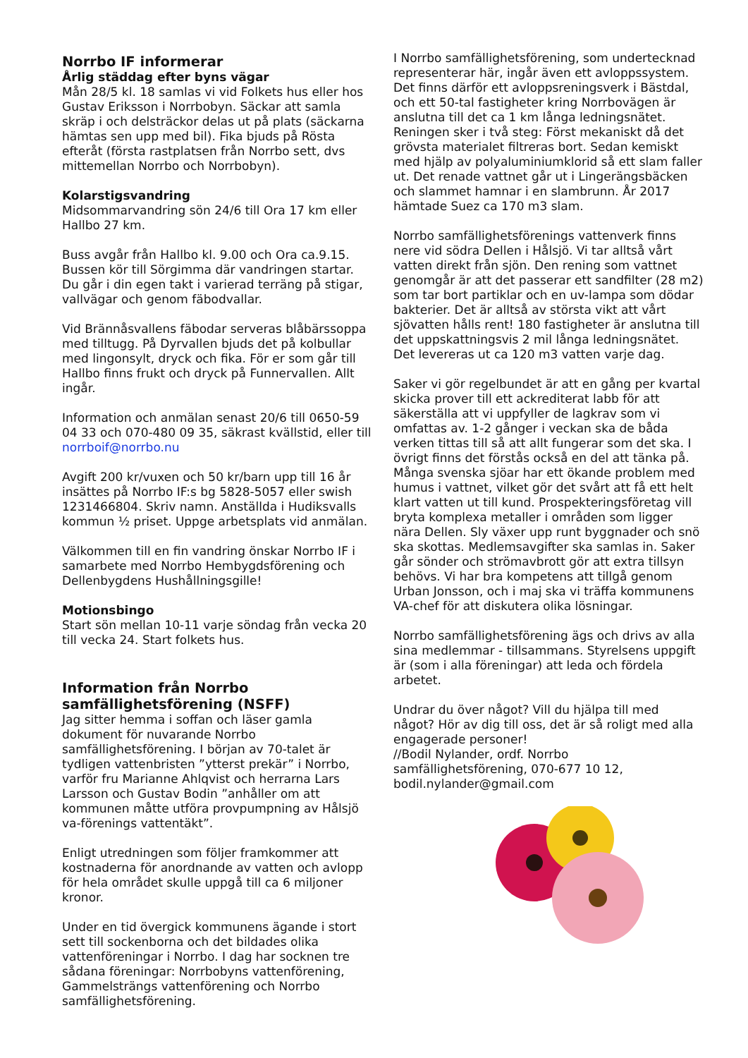Norrbo IF informerar
Årlig städdag efter byns vägar
Mån 28/5 kl. 18 samlas vi vid Folkets hus eller hos Gustav Eriksson i Norrbobyn. Säckar att samla skräp i och delsträckor delas ut på plats (säckarna hämtas sen upp med bil). Fika bjuds på Rösta efteråt (första rastplatsen från Norrbo sett, dvs mittemellan Norrbo och Norrbobyn).
Kolarstigsvandring
Midsommarvandring sön 24/6 till Ora 17 km eller Hallbo 27 km.
Buss avgår från Hallbo kl. 9.00 och Ora ca.9.15. Bussen kör till Sörgimma där vandringen startar. Du går i din egen takt i varierad terräng på stigar, vallvägar och genom fäbodvallar.
Vid Brännåsvallens fäbodar serveras blåbärssoppa med tilltugg. På Dyrvallen bjuds det på kolbullar med lingonsylt, dryck och fika. För er som går till Hallbo finns frukt och dryck på Funnervallen. Allt ingår.
Information och anmälan senast 20/6 till 0650-59 04 33 och 070-480 09 35, säkrast kvällstid, eller till norrboif@norrbo.nu
Avgift 200 kr/vuxen och 50 kr/barn upp till 16 år insättes på Norrbo IF:s bg 5828-5057 eller swish 1231466804. Skriv namn. Anställda i Hudiksvalls kommun ½ priset. Uppge arbetsplats vid anmälan.
Välkommen till en fin vandring önskar Norrbo IF i samarbete med Norrbo Hembygdsförening och Dellenbygdens Hushållningsgille!
Motionsbingo
Start sön mellan 10-11 varje söndag från vecka 20 till vecka 24. Start folkets hus.
Information från Norrbo samfällighetsförening (NSFF)
Jag sitter hemma i soffan och läser gamla dokument för nuvarande Norrbo samfällighetsförening. I början av 70-talet är tydligen vattenbristen ”ytterst prekär” i Norrbo, varför fru Marianne Ahlqvist och herrarna Lars Larsson och Gustav Bodin ”anhåller om att kommunen måtte utföra provpumpning av Hålsjö va-förenings vattentäkt”.
Enligt utredningen som följer framkommer att kostnaderna för anordnande av vatten och avlopp för hela området skulle uppgå till ca 6 miljoner kronor.
Under en tid övergick kommunens ägande i stort sett till sockenborna och det bildades olika vattenföreningar i Norrbo. I dag har socknen tre sådana föreningar: Norrbobyns vattenförening, Gammelsträngs vattenförening och Norrbo samfällighetsförening.
I Norrbo samfällighetsförening, som undertecknad representerar här, ingår även ett avloppssystem. Det finns därför ett avloppsreningsverk i Bästdal, och ett 50-tal fastigheter kring Norrbovägen är anslutna till det ca 1 km långa ledningsnätet. Reningen sker i två steg: Först mekaniskt då det grövsta materialet filtreras bort. Sedan kemiskt med hjälp av polyaluminiumklorid så ett slam faller ut. Det renade vattnet går ut i Lingerängsbäcken och slammet hamnar i en slambrunn. År 2017 hämtade Suez ca 170 m3 slam.
Norrbo samfällighetsförenings vattenverk finns nere vid södra Dellen i Hålsjö. Vi tar alltså vårt vatten direkt från sjön. Den rening som vattnet genomgår är att det passerar ett sandfilter (28 m2) som tar bort partiklar och en uv-lampa som dödar bakterier. Det är alltså av största vikt att vårt sjövatten hålls rent! 180 fastigheter är anslutna till det uppskattningsvis 2 mil långa ledningsnätet. Det levereras ut ca 120 m3 vatten varje dag.
Saker vi gör regelbundet är att en gång per kvartal skicka prover till ett ackrediterat labb för att säkerställa att vi uppfyller de lagkrav som vi omfattas av. 1-2 gånger i veckan ska de båda verken tittas till så att allt fungerar som det ska. I övrigt finns det förstås också en del att tänka på. Många svenska sjöar har ett ökande problem med humus i vattnet, vilket gör det svårt att få ett helt klart vatten ut till kund. Prospekteringsföretag vill bryta komplexa metaller i områden som ligger nära Dellen. Sly växer upp runt byggnader och snö ska skottas. Medlemsavgifter ska samlas in. Saker går sönder och strömavbrott gör att extra tillsyn behövs. Vi har bra kompetens att tillgå genom Urban Jonsson, och i maj ska vi träffa kommunens VA-chef för att diskutera olika lösningar.
Norrbo samfällighetsförening ägs och drivs av alla sina medlemmar - tillsammans. Styrelsens uppgift är (som i alla föreningar) att leda och fördela arbetet.
Undrar du över något? Vill du hjälpa till med något? Hör av dig till oss, det är så roligt med alla engagerade personer!
//Bodil Nylander, ordf. Norrbo samfällighetsförening, 070-677 10 12, bodil.nylander@gmail.com